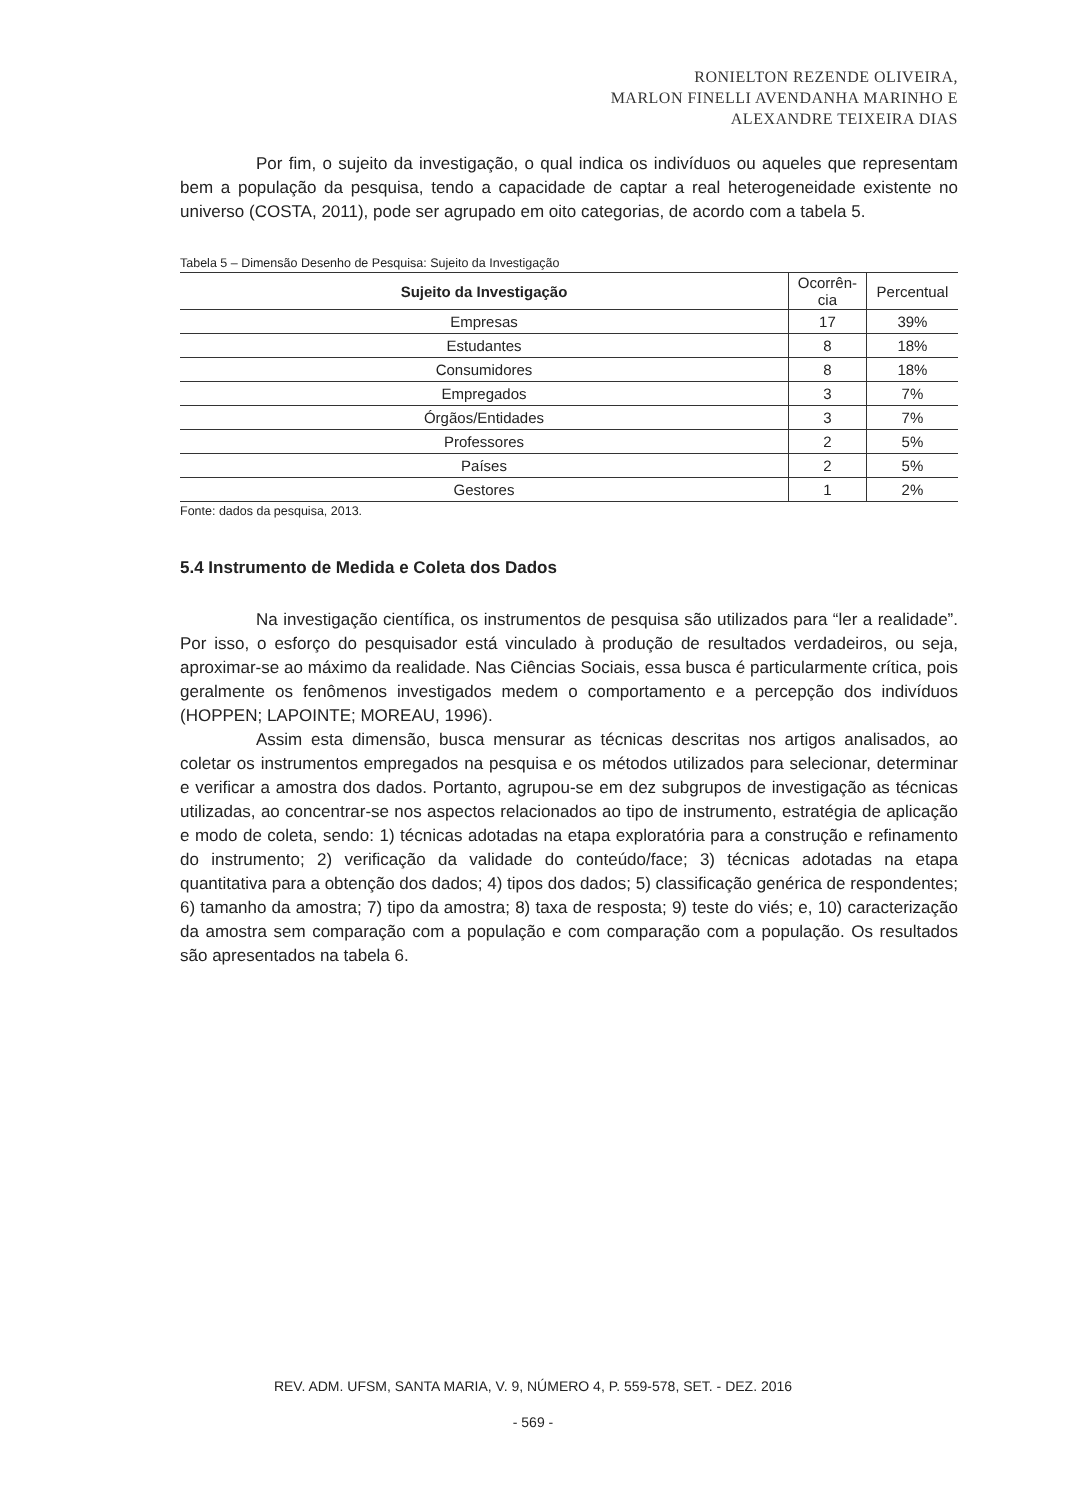RONIELTON REZENDE OLIVEIRA,
MARLON FINELLI AVENDANHA MARINHO E
ALEXANDRE TEIXEIRA DIAS
Por fim, o sujeito da investigação, o qual indica os indivíduos ou aqueles que representam bem a população da pesquisa, tendo a capacidade de captar a real heterogeneidade existente no universo (COSTA, 2011), pode ser agrupado em oito categorias, de acordo com a tabela 5.
Tabela 5 – Dimensão Desenho de Pesquisa: Sujeito da Investigação
| Sujeito da Investigação | Ocorrên- cia | Percentual |
| --- | --- | --- |
| Empresas | 17 | 39% |
| Estudantes | 8 | 18% |
| Consumidores | 8 | 18% |
| Empregados | 3 | 7% |
| Órgãos/Entidades | 3 | 7% |
| Professores | 2 | 5% |
| Países | 2 | 5% |
| Gestores | 1 | 2% |
Fonte: dados da pesquisa, 2013.
5.4 Instrumento de Medida e Coleta dos Dados
Na investigação científica, os instrumentos de pesquisa são utilizados para “ler a realidade”. Por isso, o esforço do pesquisador está vinculado à produção de resultados verdadeiros, ou seja, aproximar-se ao máximo da realidade. Nas Ciências Sociais, essa busca é particularmente crítica, pois geralmente os fenômenos investigados medem o comportamento e a percepção dos indivíduos (HOPPEN; LAPOINTE; MOREAU, 1996).
Assim esta dimensão, busca mensurar as técnicas descritas nos artigos analisados, ao coletar os instrumentos empregados na pesquisa e os métodos utilizados para selecionar, determinar e verificar a amostra dos dados. Portanto, agrupou-se em dez subgrupos de investigação as técnicas utilizadas, ao concentrar-se nos aspectos relacionados ao tipo de instrumento, estratégia de aplicação e modo de coleta, sendo: 1) técnicas adotadas na etapa exploratória para a construção e refinamento do instrumento; 2) verificação da validade do conteúdo/face; 3) técnicas adotadas na etapa quantitativa para a obtenção dos dados; 4) tipos dos dados; 5) classificação genérica de respondentes; 6) tamanho da amostra; 7) tipo da amostra; 8) taxa de resposta; 9) teste do viés; e, 10) caracterização da amostra sem comparação com a população e com comparação com a população. Os resultados são apresentados na tabela 6.
REV. ADM. UFSM, SANTA MARIA, V. 9, NÚMERO 4, P. 559-578, SET. - DEZ. 2016
- 569 -